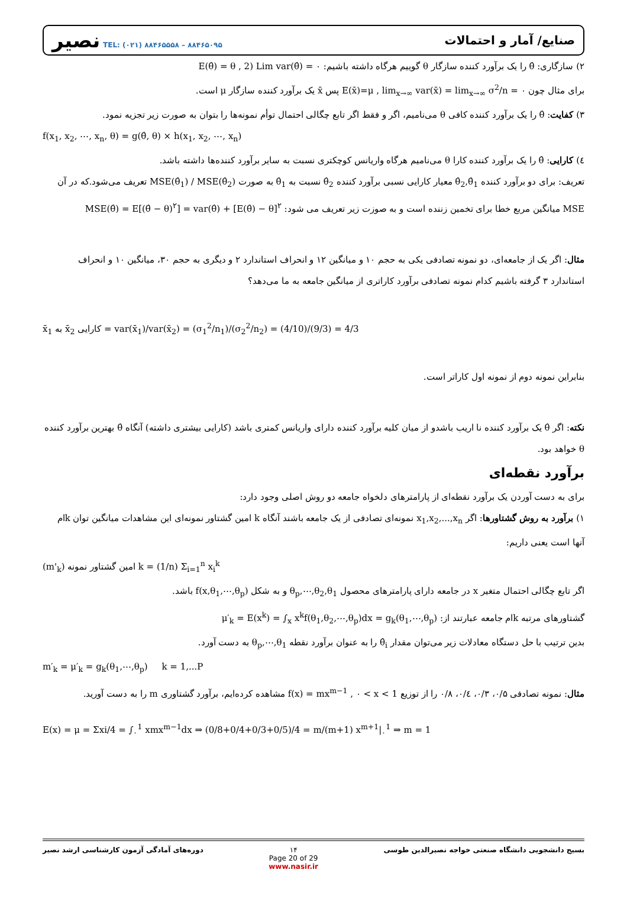نصیر TEL: (۰۲۱) ۸۸۴۶۵۵۵۸ – ۸۸۴۶۵۰۹۵
صنایع/ آمار و احتمالات
۲) سازگاری: θ̂ را یک برآورد کننده سازگار θ گوییم هرگاه داشته باشیم: E(θ̂) = θ , 2) Lim var(θ̂) = ۰
برای مثال چون E(x̄)=μ , lim<sub>x→∞</sub> var(x̄) = lim<sub>x→∞</sub> σ<sup>2</sup>/n = ۰ پس x̄ یک برآورد کننده سازگار μ است.
۳) کفایت: θ̂ را یک برآورد کننده کافی θ می‌نامیم، اگر و فقط اگر تابع چگالی احتمال توأم نمونه‌ها را بتوان به صورت زیر تجزیه نمود.
f(x<sub>1</sub>, x<sub>2</sub>, ⋯, x<sub>n</sub>, θ) = g(θ̂, θ) × h(x<sub>1</sub>, x<sub>2</sub>, ⋯, x<sub>n</sub>)
٤) کارایی: θ̂ را یک برآورد کننده کارا θ می‌نامیم هرگاه واریانس کوچکتری نسبت به سایر برآورد کننده‌ها داشته باشد.
تعریف: برای دو برآورد کننده θ̂<sub>2</sub>,θ̂<sub>1</sub> معیار کارایی نسبی برآورد کننده θ̂<sub>2</sub> نسبت به θ̂<sub>1</sub> به صورت MSE(θ̂<sub>1</sub>) / MSE(θ̂<sub>2</sub>) تعریف می‌شود.که در آن
MSE میانگین مربع خطا برای تخمین زننده است و به صوزت زیر تعریف می شود: MSE(θ̂) = E[(θ̂ − θ)<sup>۲</sup>] = var(θ̂) + [E(θ̂) − θ]<sup>۲</sup>
مثال: اگر یک از جامعه‌ای، دو نمونه تصادفی یکی به حجم ۱۰ و میانگین ۱۲ و انحراف استاندارد ۲ و دیگری به حجم ۳۰، میانگین ۱۰ و انحراف استاندارد ۳ گرفته باشیم کدام نمونه تصادفی برآورد کاراتری از میانگین جامعه به ما می‌دهد؟
x̄<sub>1</sub> به x̄<sub>2</sub> کارایی = var(x̄<sub>1</sub>)/var(x̄<sub>2</sub>) = (σ<sub>1</sub><sup>2</sup>/n<sub>1</sub>)/(σ<sub>2</sub><sup>2</sup>/n<sub>2</sub>) = (4/10)/(9/3) = 4/3
بنابراین نمونه دوم از نمونه اول کاراتر است.
نکته: اگر θ̂ یک برآورد کننده نا اریب باشدو از میان کلیه برآورد کننده دارای واریانس کمتری باشد (کارایی بیشتری داشته) آنگاه θ̂ بهترین برآورد کننده θ خواهد بود.
برآورد نقطه‌ای
برای به دست آوردن یک برآورد نقطه‌ای از پارامترهای دلخواه جامعه دو روش اصلی وجود دارد:
۱) برآورد به روش گشتاورها: اگر x<sub>1</sub>,x<sub>2</sub>,...,x<sub>n</sub> نمونه‌ای تصادفی از یک جامعه باشند آنگاه k امین گشتاور نمونه‌ای این مشاهدات میانگین توان kام آنها است یعنی داریم:
(m'<sub>k</sub>) امین گشتاور نمونه k = (1/n) Σ<sub>i=1</sub><sup>n</sup> x<sub>i</sub><sup>k</sup>
اگر تابع چگالی احتمال متغیر x در جامعه دارای پارامترهای محصول θ<sub>p</sub>,⋯,θ<sub>2</sub>,θ<sub>1</sub> و به شکل f(x,θ<sub>1</sub>,⋯,θ<sub>p</sub>) باشد.
گشتاورهای مرتبه kام جامعه عبارتند از: μ′<sub>k</sub> = E(x<sup>k</sup>) = ∫<sub>x</sub> x<sup>k</sup>f(θ<sub>1</sub>,θ<sub>2</sub>,⋯,θ<sub>p</sub>)dx = g<sub>k</sub>(θ<sub>1</sub>,⋯,θ<sub>p</sub>)
بدین ترتیب با حل دستگاه معادلات زیر می‌توان مقدار θ̂<sub>i</sub> را به عنوان برآورد نقطه θ<sub>p</sub>,⋯,θ<sub>1</sub> به دست آورد.
m′<sub>k</sub> = μ′<sub>k</sub> = g<sub>k</sub>(θ<sub>1</sub>,⋯,θ<sub>p</sub>) k = 1,...P
مثال: نمونه تصادفی ۰/۵، ۰/۳، ۰/٤، ۰/۸ را از توزیع f(x) = mx<sup>m−1</sup> , ۰ < x < 1 مشاهده کرده‌ایم، برآورد گشتاوری m را به دست آورید.
E(x) = μ = Σxi/4 = ∫<sub>۰</sub><sup>1</sup> xmx<sup>m−1</sup>dx ⇒ (0/8+0/4+0/3+0/5)/4 = m/(m+1) x<sup>m+1</sup>|<sub>۰</sub><sup>1</sup> ⇒ m = 1
دوره‌های آمادگی آزمون کارشناسی ارشد نصیر ۱۴
Page 20 of 29
www.nasir.ir بسیج دانشجویی دانشگاه صنعتی خواجه نصیرالدین طوسی